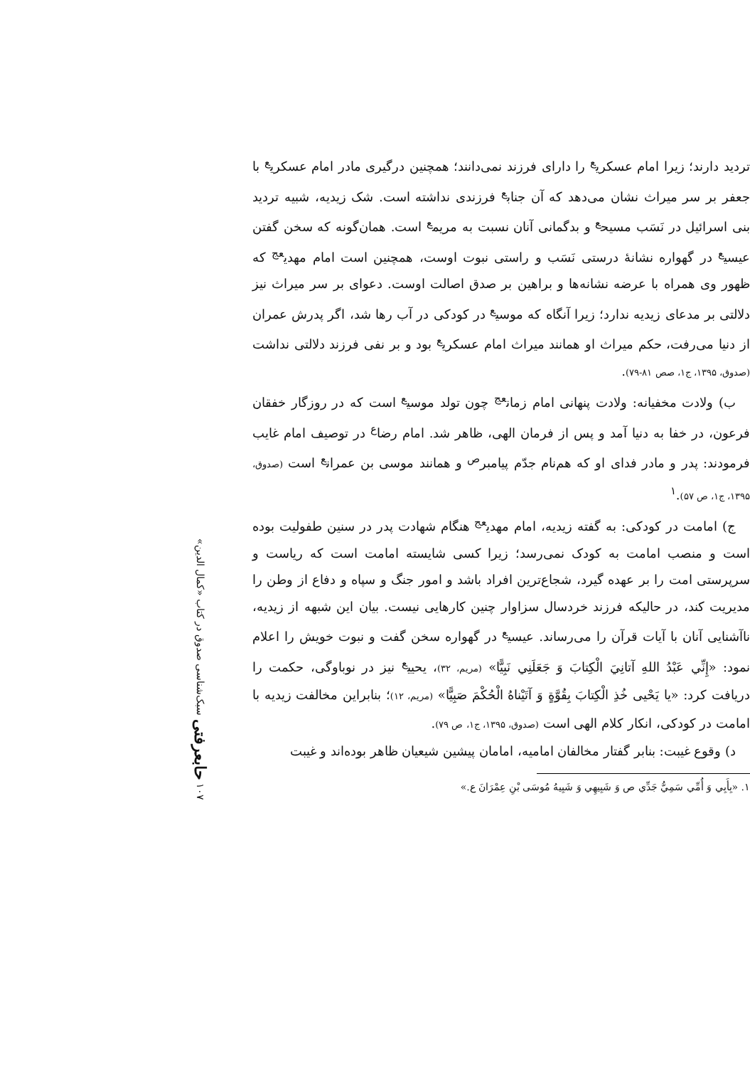تردید دارند؛ زیرا امام عسکری<sup>ع</sup> را دارای فرزند نمی‌دانند؛ همچنین درگیری مادر امام عسکری<sup>ع</sup> با جعفر بر سر میراث نشان می‌دهد که آن جناب<sup>ع</sup> فرزندی نداشته است. شک زیدیه، شبیه تردید بنی اسرائیل در نَسَب مسیح<sup>ع</sup> و بدگمانی آنان نسبت به مریم<sup>ع</sup> است. همان‌گونه که سخن گفتن عیسی<sup>ع</sup> در گهواره نشانهٔ درستی نَسَب و راستی نبوت اوست، همچنین است امام مهدی<sup>عج</sup> که ظهور وی همراه با عرضه نشانه‌ها و براهین بر صدق اصالت اوست. دعوای بر سر میراث نیز دلالتی بر مدعای زیدیه ندارد؛ زیرا آنگاه که موسی<sup>ع</sup> در کودکی در آب رها شد، اگر پدرش عمران از دنیا می‌رفت، حکم میراث او همانند میراث امام عسکری<sup>ع</sup> بود و بر نفی فرزند دلالتی نداشت (صدوق، ۱۳۹۵، ج۱، صص ۸۱-۷۹).
ب) ولادت مخفیانه: ولادت پنهانی امام زمان<sup>عج</sup> چون تولد موسی<sup>ع</sup> است که در روزگار خفقان فرعون، در خفا به دنیا آمد و پس از فرمان الهی، ظاهر شد. امام رضا<sup>ع</sup> در توصیف امام غایب فرمودند: پدر و مادر فدای او که هم‌نام جدّم پیامبر<sup>ص</sup> و همانند موسی بن عمران<sup>ع</sup> است (صدوق، ۱۳۹۵، ج۱، ص ۵۷).<sup>۱</sup>
ج) امامت در کودکی: به گفته زیدیه، امام مهدی<sup>عج</sup> هنگام شهادت پدر در سنین طفولیت بوده است و منصب امامت به کودک نمی‌رسد؛ زیرا کسی شایسته امامت است که ریاست و سرپرستی امت را بر عهده گیرد، شجاع‌ترین افراد باشد و امور جنگ و سپاه و دفاع از وطن را مدیریت کند، در حالیکه فرزند خردسال سزاوار چنین کارهایی نیست. بیان این شبهه از زیدیه، ناآشنایی آنان با آیات قرآن را می‌رساند. عیسی<sup>ع</sup> در گهواره سخن گفت و نبوت خویش را اعلام نمود: «إِنِّي عَبْدُ اللهِ آتانِيَ الْكِتابَ وَ جَعَلَنِي نَبِيًّا» (مریم، ۳۲)، یحیی<sup>ع</sup> نیز در نوباوگی، حکمت را دریافت کرد: «يا يَحْيى خُذِ الْكِتابَ بِقُوَّةٍ وَ آتَيْناهُ الْحُكْمَ صَبِيًّا» (مریم، ۱۲)؛ بنابراین مخالفت زیدیه با امامت در کودکی، انکار کلام الهی است (صدوق، ۱۳۹۵، ج۱، ص ۷۹).
د) وقوع غیبت: بنابر گفتار مخالفان امامیه، امامان پیشین شیعیان ظاهر بوده‌اند و غیبت
۱. «بِأَبِي وَ أُمِّي سَمِيُّ جَدِّي ص وَ شَبِيهِي وَ شَبِيهُ مُوسَى بْنِ عِمْرَانَ ع.»
۱۰۷ حابعرفتی سبک‌شناسی صدوق در کتاب «کمال الدین»